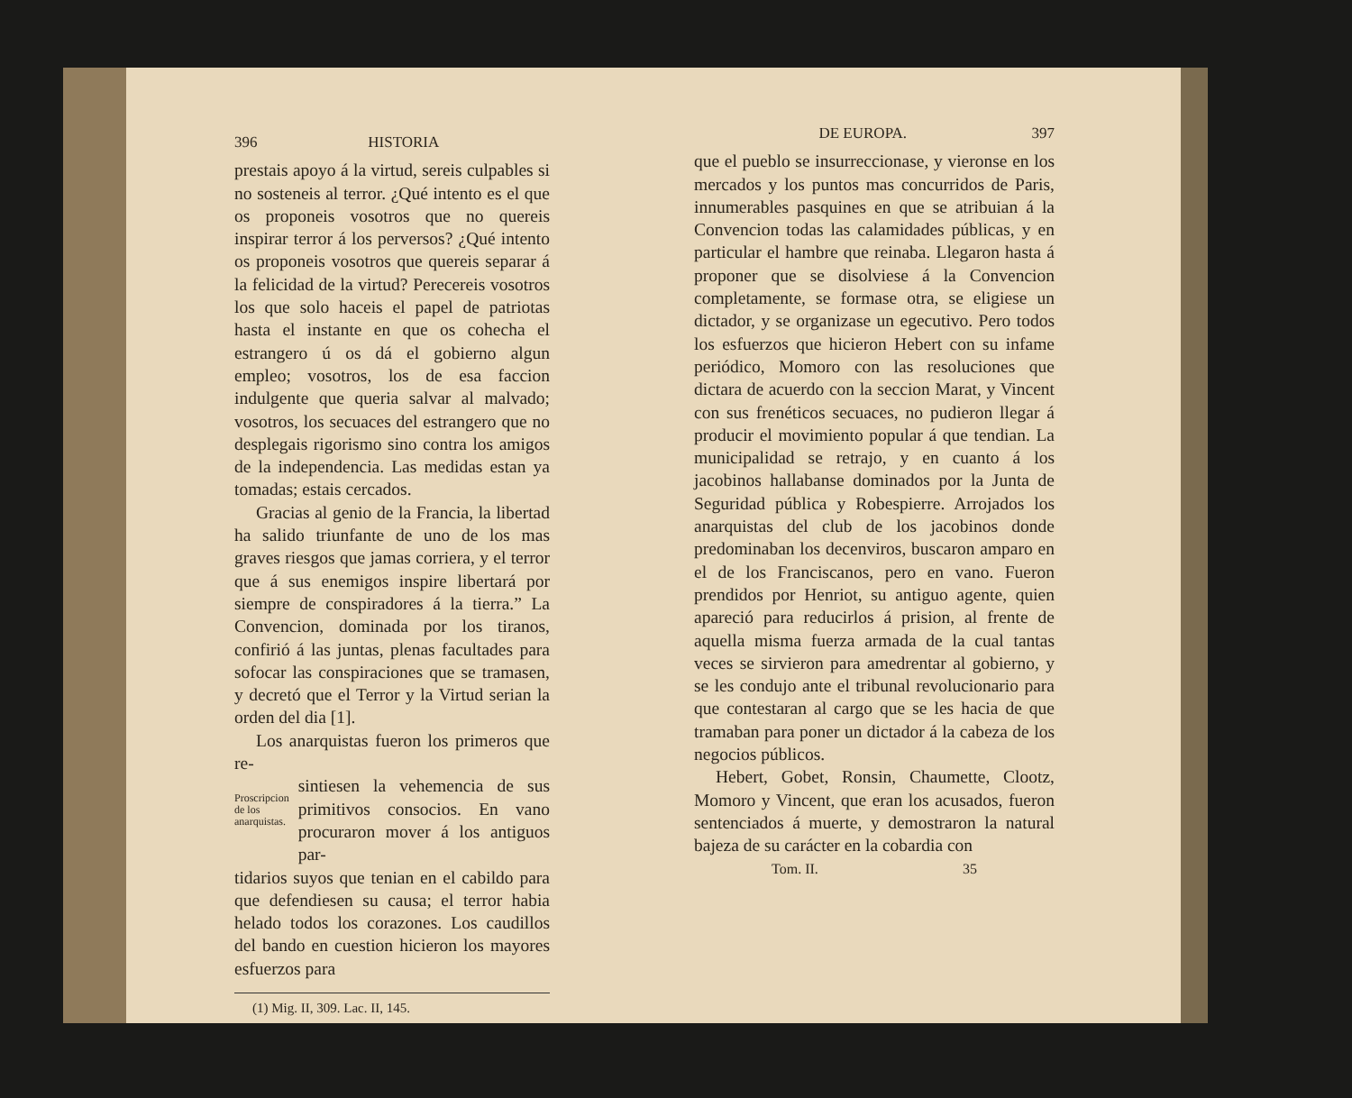396 HISTORIA
prestais apoyo á la virtud, sereis culpables si no sosteneis al terror. ¿Qué intento es el que os proponeis vosotros que no quereis inspirar terror á los perversos? ¿Qué intento os proponeis vosotros que quereis separar á la felicidad de la virtud? Perecereis vosotros los que solo haceis el papel de patriotas hasta el instante en que os cohecha el estrangero ú os dá el gobierno algun empleo; vosotros, los de esa faccion indulgente que queria salvar al malvado; vosotros, los secuaces del estrangero que no desplegais rigorismo sino contra los amigos de la independencia. Las medidas estan ya tomadas; estais cercados.
Gracias al genio de la Francia, la libertad ha salido triunfante de uno de los mas graves riesgos que jamas corriera, y el terror que á sus enemigos inspire libertará por siempre de conspiradores á la tierra.” La Convencion, dominada por los tiranos, confirió á las juntas, plenas facultades para sofocar las conspiraciones que se tramasen, y decretó que el Terror y la Virtud serian la orden del dia [1].
Los anarquistas fueron los primeros que re-
Proscripcion de los anarquistas.
sintiesen la vehemencia de sus primitivos consocios. En vano procuraron mover á los antiguos par-
tidarios suyos que tenian en el cabildo para que defendiesen su causa; el terror habia helado todos los corazones. Los caudillos del bando en cuestion hicieron los mayores esfuerzos para
(1) Mig. II, 309. Lac. II, 145.
DE EUROPA. 397
que el pueblo se insurreccionase, y vieronse en los mercados y los puntos mas concurridos de Paris, innumerables pasquines en que se atribuian á la Convencion todas las calamidades públicas, y en particular el hambre que reinaba. Llegaron hasta á proponer que se disolviese á la Convencion completamente, se formase otra, se eligiese un dictador, y se organizase un egecutivo. Pero todos los esfuerzos que hicieron Hebert con su infame periódico, Momoro con las resoluciones que dictara de acuerdo con la seccion Marat, y Vincent con sus frenéticos secuaces, no pudieron llegar á producir el movimiento popular á que tendian. La municipalidad se retrajo, y en cuanto á los jacobinos hallabanse dominados por la Junta de Seguridad pública y Robespierre. Arrojados los anarquistas del club de los jacobinos donde predominaban los decenviros, buscaron amparo en el de los Franciscanos, pero en vano. Fueron prendidos por Henriot, su antiguo agente, quien apareció para reducirlos á prision, al frente de aquella misma fuerza armada de la cual tantas veces se sirvieron para amedrentar al gobierno, y se les condujo ante el tribunal revolucionario para que contestaran al cargo que se les hacia de que tramaban para poner un dictador á la cabeza de los negocios públicos.
Hebert, Gobet, Ronsin, Chaumette, Clootz, Momoro y Vincent, que eran los acusados, fueron sentenciados á muerte, y demostraron la natural bajeza de su carácter en la cobardia con
Tom. II. 35